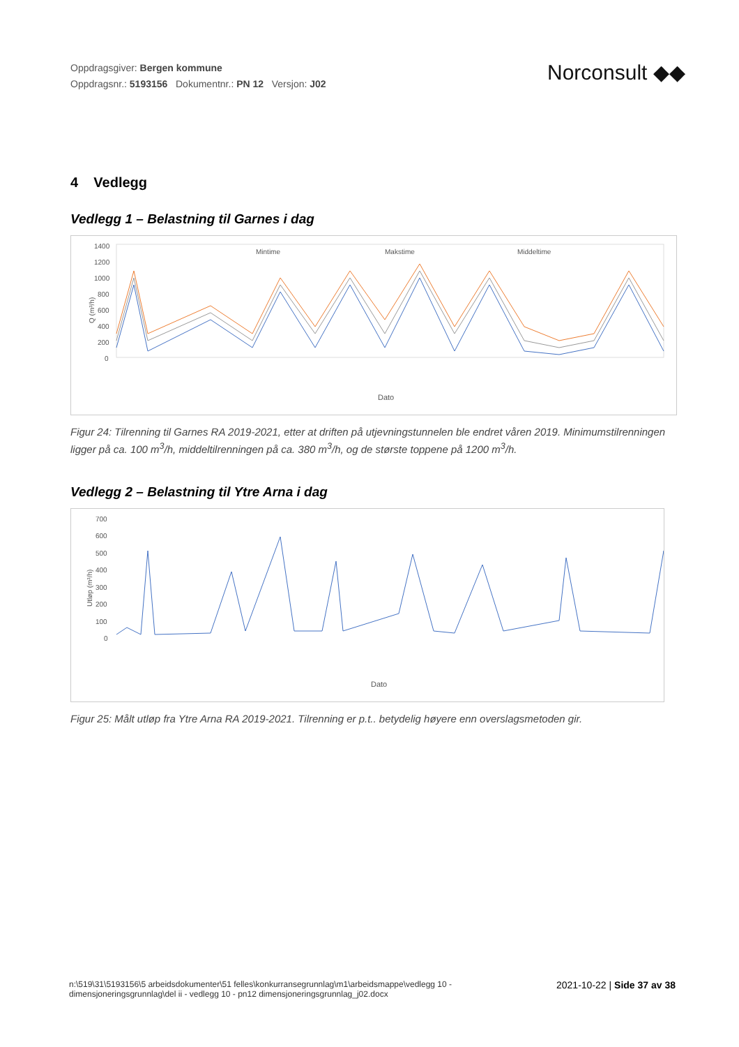Oppdragsgiver: Bergen kommune
Oppdragsnr.: 5193156 Dokumentnr.: PN 12 Versjon: J02
Norconsult ◆◆
4 Vedlegg
Vedlegg 1 – Belastning til Garnes i dag
Q (m³/h)
1400
1200
1000
800
600
400
200
0
Mintime
Makstime
Middeltime
Dato
Figur 24: Tilrenning til Garnes RA 2019-2021, etter at driften på utjevningstunnelen ble endret våren 2019. Minimumstilrenningen ligger på ca. 100 m<sup>3</sup>/h, middeltilrenningen på ca. 380 m<sup>3</sup>/h, og de største toppene på 1200 m<sup>3</sup>/h.
Vedlegg 2 – Belastning til Ytre Arna i dag
Utløp (m³/h)
700
600
500
400
300
200
100
0
Dato
Figur 25: Målt utløp fra Ytre Arna RA 2019-2021. Tilrenning er p.t.. betydelig høyere enn overslagsmetoden gir.
n:\519\31\5193156\5 arbeidsdokumenter\51 felles\konkurransegrunnlag\m1\arbeidsmappe\vedlegg 10 -
dimensjoneringsgrunnlag\del ii - vedlegg 10 - pn12 dimensjoneringsgrunnlag_j02.docx
2021-10-22 | Side 37 av 38